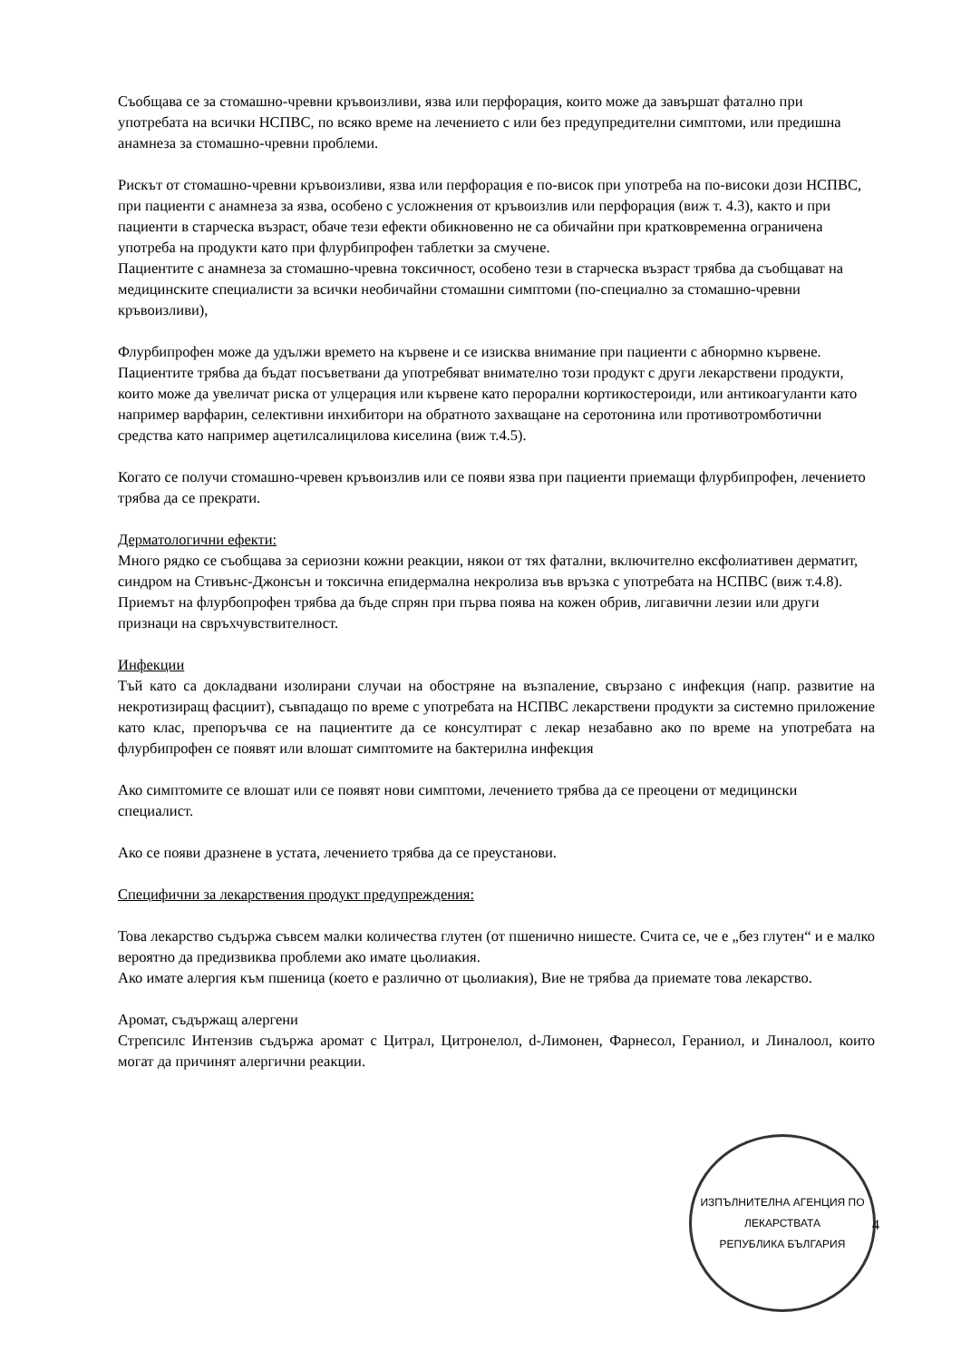Съобщава се за стомашно-чревни кръвоизливи, язва или перфорация, които може да завършат фатално при употребата на всички НСПВС, по всяко време на лечението с или без предупредителни симптоми, или предишна анамнеза за стомашно-чревни проблеми.
Рискът от стомашно-чревни кръвоизливи, язва или перфорация е по-висок при употреба на по-високи дози НСПВС, при пациенти с анамнеза за язва, особено с усложнения от кръвоизлив или перфорация (виж т. 4.3), както и при пациенти в старческа възраст, обаче тези ефекти обикновенно не са обичайни при кратковременна ограничена употреба на продукти като при флурбипрофен таблетки за смучене.
Пациентите с анамнеза за стомашно-чревна токсичност, особено тези в старческа възраст трябва да съобщават на медицинските специалисти за всички необичайни стомашни симптоми (по-специално за стомашно-чревни кръвоизливи),
Флурбипрофен може да удължи времето на кървене и се изисква внимание при пациенти с абнормно кървене. Пациентите трябва да бъдат посъветвани да употребяват внимателно този продукт с други лекарствени продукти, които може да увеличат риска от улцерация или кървене като перорални кортикостероиди, или антикоагуланти като например варфарин, селективни инхибитори на обратното захващане на серотонина или противотромботични средства като например ацетилсалицилова киселина (виж т.4.5).
Когато се получи стомашно-чревен кръвоизлив или се появи язва при пациенти приемащи флурбипрофен, лечението трябва да се прекрати.
Дерматологични ефекти:
Много рядко се съобщава за сериозни кожни реакции, някои от тях фатални, включително ексфолиативен дерматит, синдром на Стивънс-Джонсън и токсична епидермална некролиза във връзка с употребата на НСПВС (виж т.4.8). Приемът на флурбопрофен трябва да бъде спрян при първа поява на кожен обрив, лигавични лезии или други признаци на свръхчувствителност.
Инфекции
Тъй като са докладвани изолирани случаи на обостряне на възпаление, свързано с инфекция (напр. развитие на некротизиращ фасциит), съвпадащо по време с употребата на НСПВС лекарствени продукти за системно приложение като клас, препоръчва се на пациентите да се консултират с лекар незабавно ако по време на употребата на флурбипрофен се появят или влошат симптомите на бактерилна инфекция
Ако симптомите се влошат или се появят нови симптоми, лечението трябва да се преоцени от медицински специалист.
Ако се появи дразнене в устата, лечението трябва да се преустанови.
Специфични за лекарствения продукт предупреждения:
Това лекарство съдържа съвсем малки количества глутен (от пшенично нишесте. Счита се, че е „без глутен“ и е малко вероятно да предизвиква проблеми ако имате цьолиакия.
Ако имате алергия към пшеница (което е различно от цьолиакия), Вие не трябва да приемате това лекарство.
Аромат, съдържащ алергени
Стрепсилс Интензив съдържа аромат с Цитрал, Цитронелол, d-Лимонен, Фарнесол, Гераниол, и Линалоол, които могат да причинят алергични реакции.
ИЗПЪЛНИТЕЛНА АГЕНЦИЯ ПО ЛЕКАРСТВАТА
РЕПУБЛИКА БЪЛГАРИЯ
4